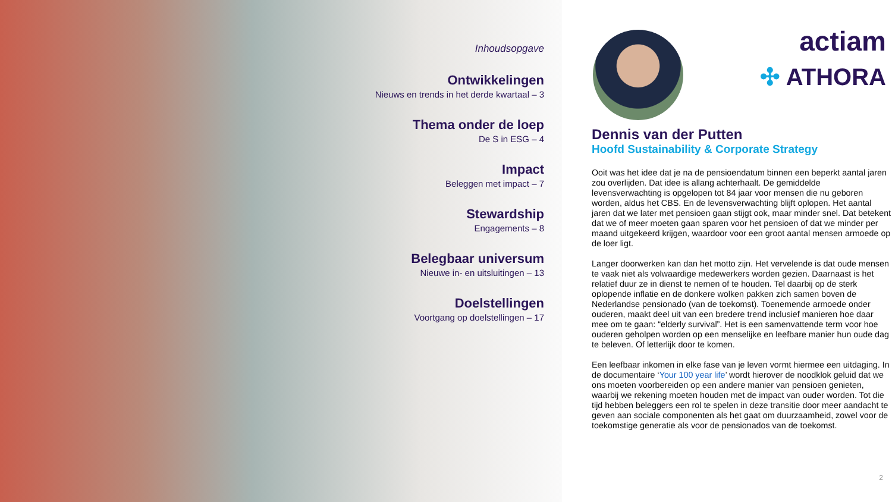Inhoudsopgave
Ontwikkelingen
Nieuws en trends in het derde kwartaal – 3
Thema onder de loep
De S in ESG – 4
Impact
Beleggen met impact – 7
Stewardship
Engagements – 8
Belegbaar universum
Nieuwe in- en uitsluitingen – 13
Doelstellingen
Voortgang op doelstellingen – 17
actiam
✣ ATHORA
Dennis van der Putten
Hoofd Sustainability & Corporate Strategy
Ooit was het idee dat je na de pensioendatum binnen een beperkt aantal jaren zou overlijden. Dat idee is allang achterhaalt. De gemiddelde levensverwachting is opgelopen tot 84 jaar voor mensen die nu geboren worden, aldus het CBS. En de levensverwachting blijft oplopen. Het aantal jaren dat we later met pensioen gaan stijgt ook, maar minder snel. Dat betekent dat we of meer moeten gaan sparen voor het pensioen of dat we minder per maand uitgekeerd krijgen, waardoor voor een groot aantal mensen armoede op de loer ligt.
Langer doorwerken kan dan het motto zijn. Het vervelende is dat oude mensen te vaak niet als volwaardige medewerkers worden gezien. Daarnaast is het relatief duur ze in dienst te nemen of te houden. Tel daarbij op de sterk oplopende inflatie en de donkere wolken pakken zich samen boven de Nederlandse pensionado (van de toekomst). Toenemende armoede onder ouderen, maakt deel uit van een bredere trend inclusief manieren hoe daar mee om te gaan: “elderly survival”. Het is een samenvattende term voor hoe ouderen geholpen worden op een menselijke en leefbare manier hun oude dag te beleven. Of letterlijk door te komen.
Een leefbaar inkomen in elke fase van je leven vormt hiermee een uitdaging. In de documentaire ‘Your 100 year life’ wordt hierover de noodklok geluid dat we ons moeten voorbereiden op een andere manier van pensioen genieten, waarbij we rekening moeten houden met de impact van ouder worden. Tot die tijd hebben beleggers een rol te spelen in deze transitie door meer aandacht te geven aan sociale componenten als het gaat om duurzaamheid, zowel voor de toekomstige generatie als voor de pensionados van de toekomst.
2